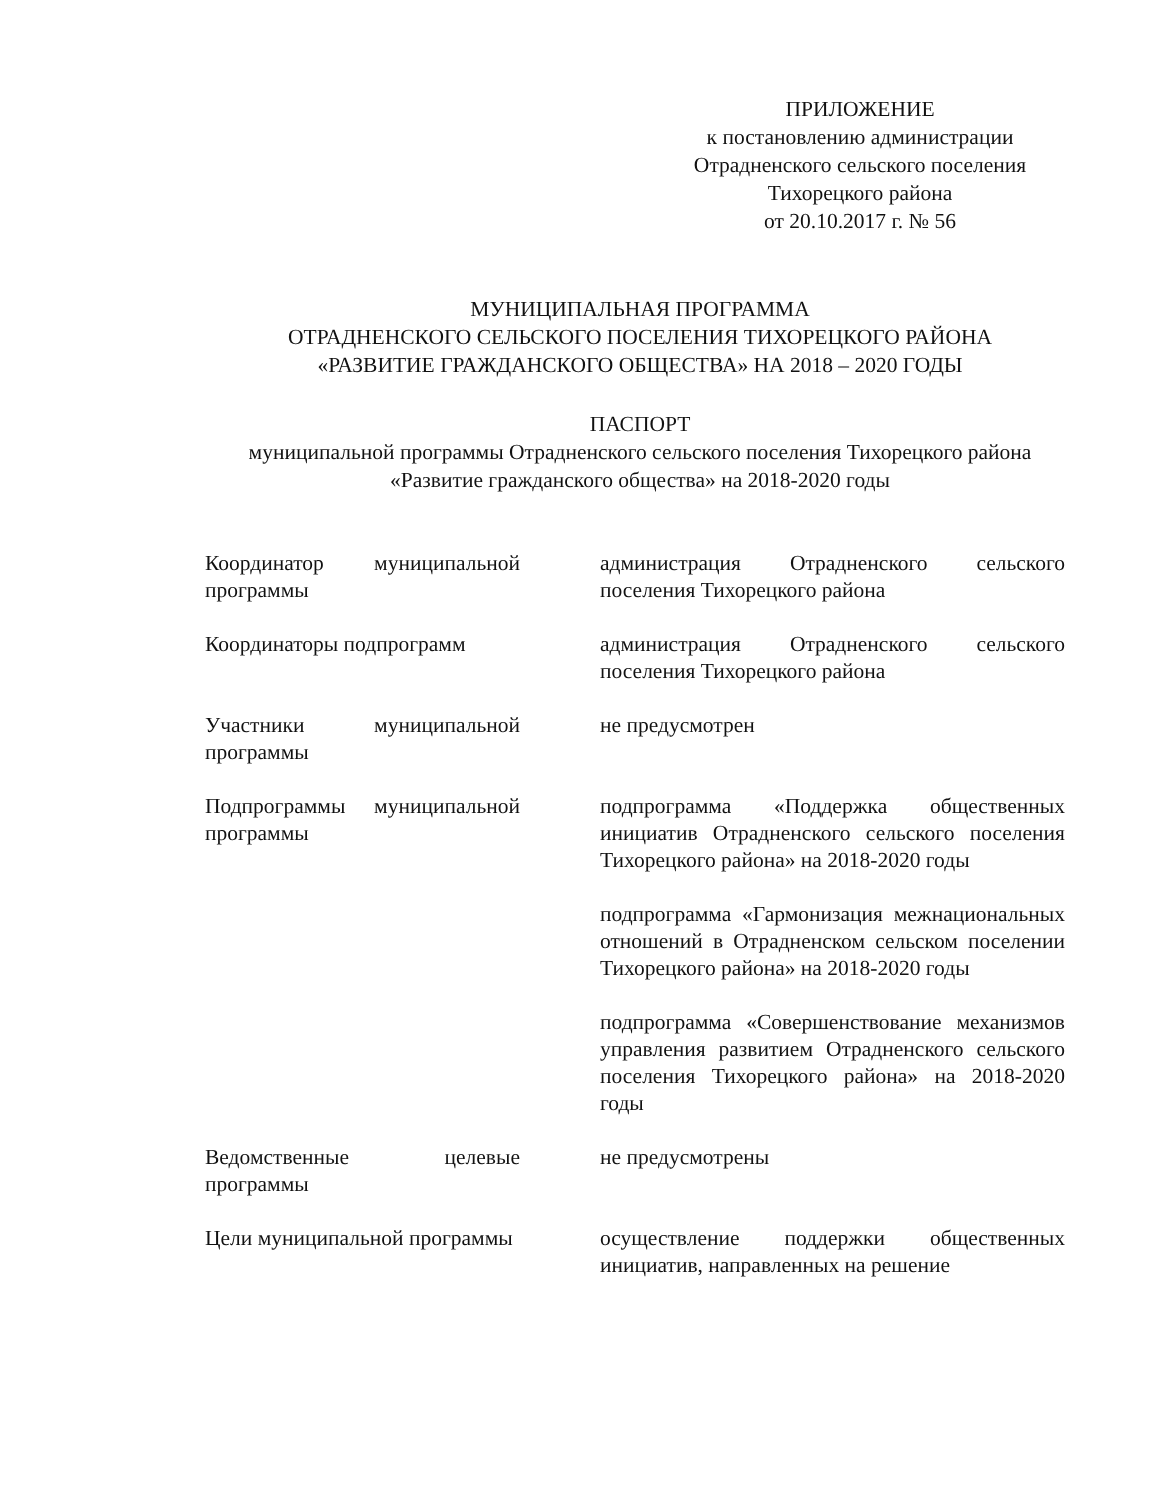ПРИЛОЖЕНИЕ
к постановлению администрации
Отрадненского сельского поселения
Тихорецкого района
от 20.10.2017 г. № 56
МУНИЦИПАЛЬНАЯ ПРОГРАММА
ОТРАДНЕНСКОГО СЕЛЬСКОГО ПОСЕЛЕНИЯ ТИХОРЕЦКОГО РАЙОНА
«РАЗВИТИЕ ГРАЖДАНСКОГО ОБЩЕСТВА» НА 2018 – 2020 ГОДЫ
ПАСПОРТ
муниципальной программы Отрадненского сельского поселения Тихорецкого района
«Развитие гражданского общества» на 2018-2020 годы
| Координатор муниципальной программы | администрация Отрадненского сельского поселения Тихорецкого района |
| Координаторы подпрограмм | администрация Отрадненского сельского поселения Тихорецкого района |
| Участники муниципальной программы | не предусмотрен |
| Подпрограммы муниципальной программы | подпрограмма «Поддержка общественных инициатив Отрадненского сельского поселения Тихорецкого района» на 2018-2020 годы подпрограмма «Гармонизация межнациональных отношений в Отрадненском сельском поселении Тихорецкого района» на 2018-2020 годы подпрограмма «Совершенствование механизмов управления развитием Отрадненского сельского поселения Тихорецкого района» на 2018-2020 годы |
| Ведомственные целевые программы | не предусмотрены |
| Цели муниципальной программы | осуществление поддержки общественных инициатив, направленных на решение |